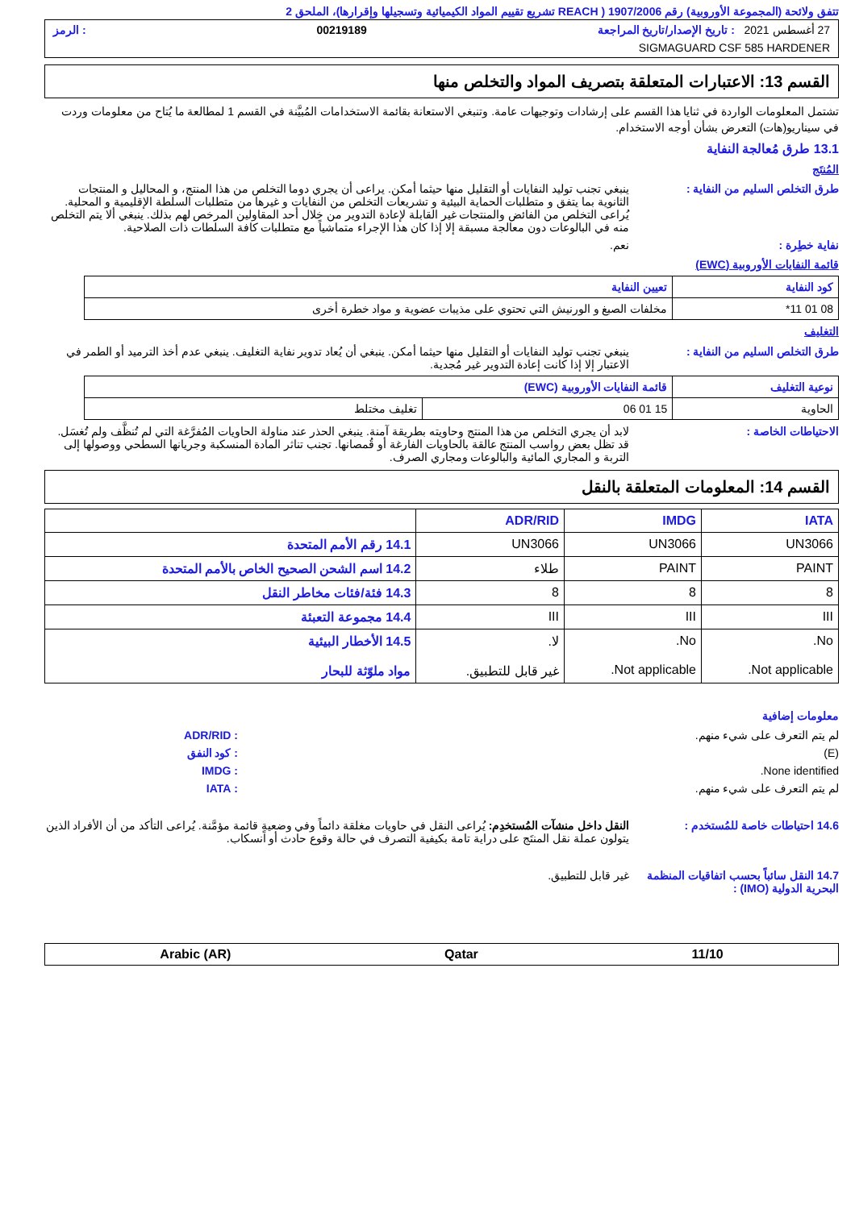تتفق ولائحة (المجموعة الأوروبية) رقم 1907/2006 ( REACH تشريع تقييم المواد الكيميائية وتسجيلها وإقرارها)، الملحق 2
27 أغسطس 2021 : تاريخ الإصدار/تاريخ المراجعة 00219189: الرمز
SIGMAGUARD CSF 585 HARDENER
القسم 13: الاعتبارات المتعلقة بتصريف المواد والتخلص منها
تشتمل المعلومات الواردة في ثنايا هذا القسم على إرشادات وتوجيهات عامة. وتنبغي الاستعانة بقائمة الاستخدامات المُبيَّنة في القسم 1 لمطالعة ما يُتاح من معلومات وردت في سيناريو(هات) التعرض بشأن أوجه الاستخدام.
13.1 طرق مُعالجة النفاية
المُنتَج
طرق التخلص السليم من النفاية :
ينبغي تجنب توليد النفايات أو التقليل منها حيثما أمكن. يراعى أن يجري دوما التخلص من هذا المنتج، و المحاليل و المنتجات الثانوية بما يتفق و متطلبات الحماية البيئية و تشريعات التخلص من النفايات و غيرها من متطلبات السلطة الإقليمية و المحلية. يُراعى التخلص من الفائض والمنتجات غير القابلة لإعادة التدوير من خلال أحد المقاولين المرخص لهم بذلك. ينبغي ألا يتم التخلص منه في البالوعات دون معالجة مسبقة إلا إذا كان هذا الإجراء متماشياً مع متطلبات كافة السلطات ذات الصلاحية.
نفاية خطِرة : نعم.
قائمة النفايات الأوروبية (EWC)
| كود النفاية | تعيين النفاية |
| --- | --- |
| 08 01 11* | مخلفات الصبغ و الورنيش التي تحتوي على مذيبات عضوية و مواد خطرة أخرى |
التغليف
طرق التخلص السليم من النفاية :
ينبغي تجنب توليد النفايات أو التقليل منها حيثما أمكن. ينبغي أن يُعاد تدوير نفاية التغليف. ينبغي عدم أخذ الترميد أو الطمر في الاعتبار إلا إذا كانت إعادة التدوير غير مُجدية.
| نوعية التغليف | قائمة النفايات الأوروبية (EWC) | |
| --- | --- | --- |
| الحاوية | 15 01 06 | تغليف مختلط |
الاحتياطات الخاصة : لابد أن يجري التخلص من هذا المنتج وحاويته بطريقة آمنة. ينبغي الحذر عند مناولة الحاويات المُفرَّغة التي لم تُنظَّف ولم تُغسَل. قد تظل بعض رواسب المنتج عالقة بالحاويات الفارغة أو قُمصانها. تجنب تناثر المادة المنسكبة وجريانها السطحي ووصولها إلى التربة و المجاري المائية والبالوعات ومجاري الصرف.
القسم 14: المعلومات المتعلقة بالنقل
| IATA | IMDG | ADR/RID | |
| --- | --- | --- | --- |
| UN3066 | UN3066 | UN3066 | 14.1 رقم الأمم المتحدة |
| PAINT | PAINT | طلاء | 14.2 اسم الشحن الصحيح الخاص بالأمم المتحدة |
| 8 | 8 | 8 | 14.3 فئة/فئات مخاطر النقل |
| III | III | III | 14.4 مجموعة التعبئة |
| No. Not applicable. | No. Not applicable. | لا. غير قابل للتطبيق. | 14.5 الأخطار البيئية مواد ملوّثة للبحار |
معلومات إضافية
لم يتم التعرف على شيء منهم. : ADR/RID
(E) : كود النفق
None identified. : IMDG
لم يتم التعرف على شيء منهم. : IATA
14.6 احتياطات خاصة للمُستخدم :
النقل داخل منشآت المُستخدِم: يُراعى النقل في حاويات مغلقة دائماً وفي وضعيةٍ قائمة مؤمَّنة. يُراعى التأكد من أن الأفراد الذين يتولون عملة نقل المنتَج على دراية تامة بكيفية التصرف في حالة وقوع حادث أو انسكاب.
14.7 النقل سائباً بحسب اتفاقيات المنظمة البحرية الدولية (IMO) :
غير قابل للتطبيق.
11/10 Qatar Arabic (AR)